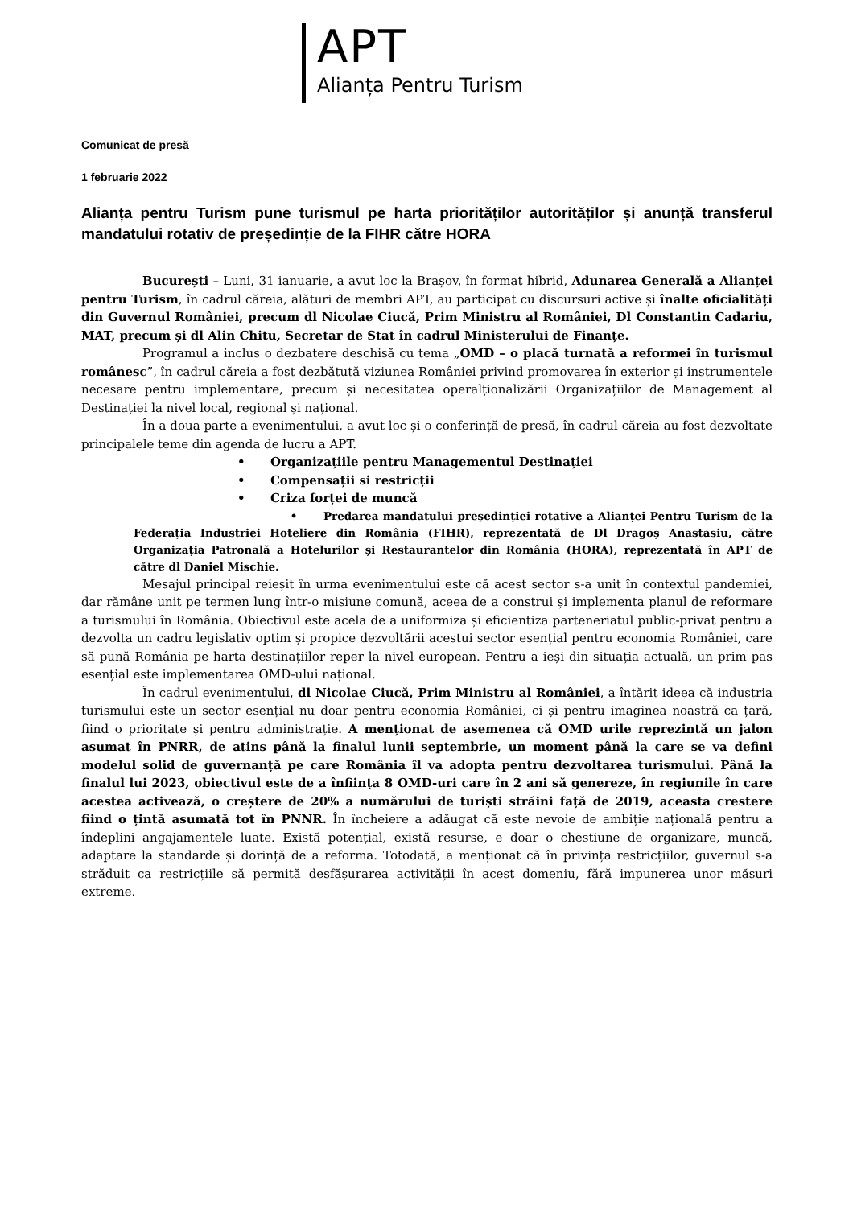APT
Alianța Pentru Turism
Comunicat de presă
1 februarie 2022
Alianța pentru Turism pune turismul pe harta priorităților autorităților și anunță transferul mandatului rotativ de președinție de la FIHR către HORA
București – Luni, 31 ianuarie, a avut loc la Brașov, în format hibrid, Adunarea Generală a Alianței pentru Turism, în cadrul căreia, alături de membri APT, au participat cu discursuri active și înalte oficialități din Guvernul României, precum dl Nicolae Ciucă, Prim Ministru al României, Dl Constantin Cadariu, MAT, precum și dl Alin Chitu, Secretar de Stat în cadrul Ministerului de Finanțe.
Programul a inclus o dezbatere deschisă cu tema „OMD – o placă turnată a reformei în turismul românesc”, în cadrul căreia a fost dezbătută viziunea României privind promovarea în exterior și instrumentele necesare pentru implementare, precum și necesitatea operalționalizării Organizațiilor de Management al Destinației la nivel local, regional și național.
În a doua parte a evenimentului, a avut loc și o conferință de presă, în cadrul căreia au fost dezvoltate principalele teme din agenda de lucru a APT.
• Organizațiile pentru Managementul Destinației
• Compensații si restricții
• Criza forței de muncă
• Predarea mandatului președinției rotative a Alianței Pentru Turism de la Federația Industriei Hoteliere din România (FIHR), reprezentată de Dl Dragoș Anastasiu, către Organizația Patronală a Hotelurilor și Restaurantelor din România (HORA), reprezentată în APT de către dl Daniel Mischie.
Mesajul principal reieșit în urma evenimentului este că acest sector s-a unit în contextul pandemiei, dar rămâne unit pe termen lung într-o misiune comună, aceea de a construi și implementa planul de reformare a turismului în România. Obiectivul este acela de a uniformiza și eficientiza parteneriatul public-privat pentru a dezvolta un cadru legislativ optim și propice dezvoltării acestui sector esențial pentru economia României, care să pună România pe harta destinațiilor reper la nivel european. Pentru a ieși din situația actuală, un prim pas esențial este implementarea OMD-ului național.
În cadrul evenimentului, dl Nicolae Ciucă, Prim Ministru al României, a întărit ideea că industria turismului este un sector esențial nu doar pentru economia României, ci și pentru imaginea noastră ca țară, fiind o prioritate și pentru administrație. A menționat de asemenea că OMD urile reprezintă un jalon asumat în PNRR, de atins până la finalul lunii septembrie, un moment până la care se va defini modelul solid de guvernanță pe care România îl va adopta pentru dezvoltarea turismului. Până la finalul lui 2023, obiectivul este de a înființa 8 OMD-uri care în 2 ani să genereze, în regiunile în care acestea activează, o creștere de 20% a numărului de turiști străini față de 2019, aceasta crestere fiind o țintă asumată tot în PNNR. În încheiere a adăugat că este nevoie de ambiție națională pentru a îndeplini angajamentele luate. Există potențial, există resurse, e doar o chestiune de organizare, muncă, adaptare la standarde și dorință de a reforma. Totodată, a menționat că în privința restricțiilor, guvernul s-a străduit ca restricțiile să permită desfășurarea activității în acest domeniu, fără impunerea unor măsuri extreme.